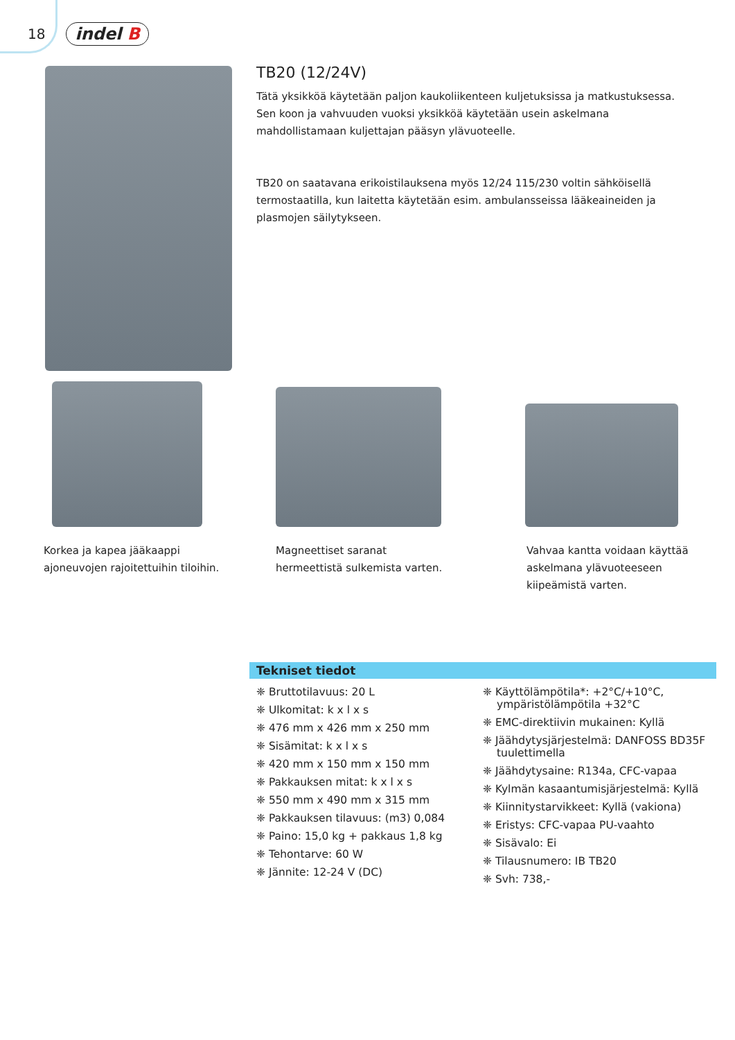18 indel B
TB20 (12/24V)
Tätä yksikköä käytetään paljon kaukoliikenteen kuljetuksissa ja matkustuksessa. Sen koon ja vahvuuden vuoksi yksikköä käytetään usein askelmana mahdollistamaan kuljettajan pääsyn ylävuoteelle.
TB20 on saatavana erikoistilauksena myös 12/24 115/230 voltin sähköisellä termostaatilla, kun laitetta käytetään esim. ambulansseissa lääkeaineiden ja plasmojen säilytykseen.
Korkea ja kapea jääkaappi ajoneuvojen rajoitettuihin tiloihin.
Magneettiset saranat hermeettistä sulkemista varten.
Vahvaa kantta voidaan käyttää askelmana ylävuoteeseen kiipeämistä varten.
Tekniset tiedot
❈ Bruttotilavuus: 20 L
❈ Ulkomitat: k x l x s
❈ 476 mm x 426 mm x 250 mm
❈ Sisämitat: k x l x s
❈ 420 mm x 150 mm x 150 mm
❈ Pakkauksen mitat: k x l x s
❈ 550 mm x 490 mm x 315 mm
❈ Pakkauksen tilavuus: (m3) 0,084
❈ Paino: 15,0 kg + pakkaus 1,8 kg
❈ Tehontarve: 60 W
❈ Jännite: 12-24 V (DC)
❈ Käyttölämpötila*: +2°C/+10°C, ympäristölämpötila +32°C
❈ EMC-direktiivin mukainen: Kyllä
❈ Jäähdytysjärjestelmä: DANFOSS BD35F tuulettimella
❈ Jäähdytysaine: R134a, CFC-vapaa
❈ Kylmän kasaantumisjärjestelmä: Kyllä
❈ Kiinnitystarvikkeet: Kyllä (vakiona)
❈ Eristys: CFC-vapaa PU-vaahto
❈ Sisävalo: Ei
❈ Tilausnumero: IB TB20
❈ Svh: 738,-